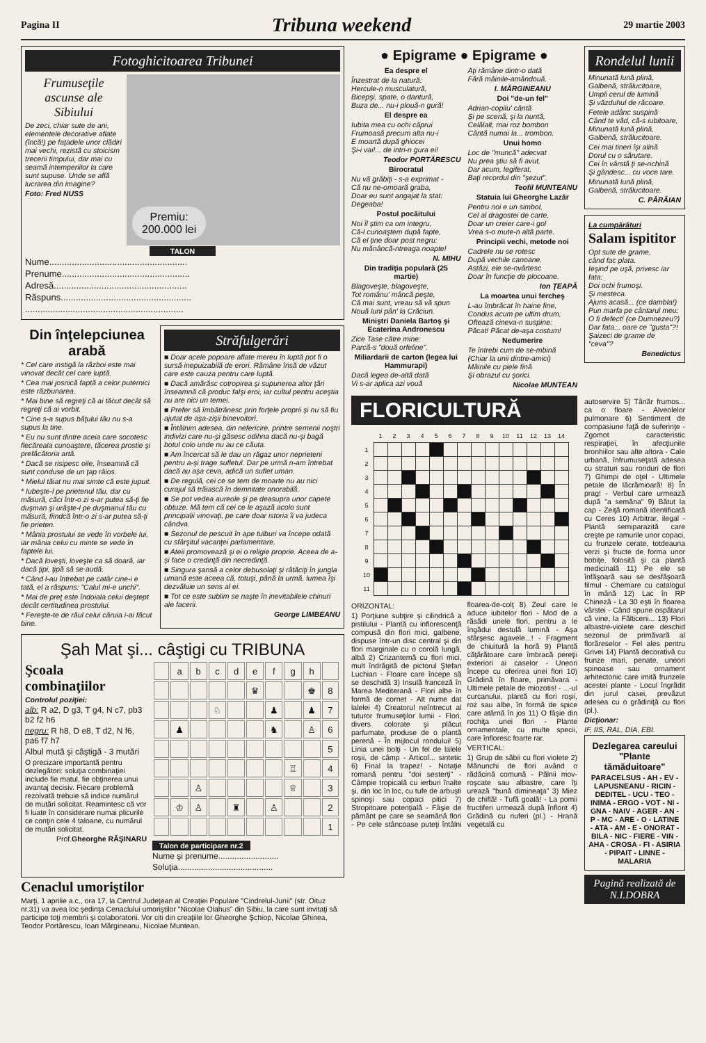Pagina II Tribuna weekend 29 martie 2003
Fotoghicitoarea Tribunei
Frumuseţile ascunse ale Sibiului
De zeci, chiar sute de ani, elementele decorative aflate (încă!) pe faţadele unor clădiri mai vechi, rezistă cu stoicism trecerii timpului, dar mai cu seamă intemperiilor la care sunt supuse. Unde se află lucrarea din imagine?
Foto: Fred NUSS
Premiu:
200.000 lei
TALON
Nume.......................................................
Prenume...................................................
Adresă.....................................................
Răspuns....................................................
...............................................................
Din înţelepciunea arabă
* Cel care instigă la război este mai vinovat decât cel care luptă.
* Cea mai josnică faptă a celor puternici este răzbunarea.
* Mai bine să regreţi că ai tăcut decât să regreţi că ai vorbit.
* Cine s-a supus băţului tău nu s-a supus la tine.
* Eu nu sunt dintre aceia care socotesc flecăreala cunoaştere, tăcerea prostie şi prefăcătoria artă.
* Dacă se risipesc oile, înseamnă că sunt conduse de un ţap râios.
* Mielul tăiat nu mai simte că este jupuit.
* Iubeşte-l pe prietenul tău, dar cu măsură, căci într-o zi s-ar putea să-ţi fie duşman şi urăşte-l pe duşmanul tău cu măsură, fiindcă într-o zi s-ar putea să-ţi fie prieten.
* Mânia prostului se vede în vorbele lui, iar mânia celui cu minte se vede în faptele lui.
* Dacă loveşti, loveşte ca să doară, iar dacă ţipi, ţipă să se audă.
* Când l-au întrebat pe catâr cine-i e tată, el a răspuns: "Calul mi-e unchi".
* Mai de preţ este îndoiala celui deştept decât certitudinea prostului.
* Fereşte-te de răul celui căruia i-ai făcut bine.
Străfulgerări
■ Doar acele popoare aflate mereu în luptă pot fi o sursă inepuizabilă de erori. Rămâne însă de văzut care este cauza pentru care luptă.
■ Dacă amărăsc cotropirea şi supunerea altor ţări înseamnă că produc falşi eroi, iar cultul pentru aceştia nu are nici un temei.
■ Prefer să îmbătrânesc prin forţele proprii şi nu să fiu ajutat de aşa-zişii binevoitori.
■ Întâlnim adesea, din nefericire, printre semenii noştri indivizi care nu-şi găsesc odihna dacă nu-şi bagă botul colo unde nu au ce căuta.
■ Am încercat să le dau un răgaz unor neprieteni pentru a-şi trage sufletul. Dar pe urmă n-am întrebat dacă au aşa ceva, adică un suflet uman.
■ De regulă, cei ce se tem de moarte nu au nici curajul să trăiască în demnitate onorabilă.
■ Se pot vedea aureole şi pe deasupra unor capete obtuze. Mă tem că cei ce le aşază acolo sunt principalii vinovaţi, pe care doar istoria îi va judeca cândva.
■ Sezonul de pescuit în ape tulburi va începe odată cu sfârşitul vacanţei parlamentare.
■ Ateii promovează şi ei o religie proprie. Aceea de a-şi face o credinţă din necredinţă.
■ Singura şansă a celor debusolaţi şi rătăciţi în jungla umană este aceea că, totuşi, până la urmă, lumea îşi dezvăluie un sens al ei.
■ Tot ce este sublim se naşte în inevitabilele chinuri ale facerii.
George LIMBEANU
Şah Mat şi... câştigi cu TRIBUNA
Şcoala combinaţiilor
Controlul poziţiei:
alb: R a2, D g3, T g4, N c7, pb3 b2 f2 h6
negru: R h8, D e8, T d2, N f6, pa6 f7 h7
Albul mută şi câştigă - 3 mutări
O precizare importantă pentru dezlegători: soluţia combinaţiei include fie matul, fie obţinerea unui avantaj decisiv. Fiecare problemă rezolvată trebuie să indice numărul de mutări solicitat. Reamintesc că vor fi luate în considerare numai plicurile ce conţin cele 4 taloane, cu numărul de mutări solicitat.
Prof.Gheorghe RĂŞINARU
| | a | b | c | d | e | f | g | h | |
| | | | | | ♛ | | | ♚ | 8 |
| | | | ♘ | | | ♟ | | ♟ | 7 |
| | ♟ | | | | | ♞ | | ♙ | 6 |
| | | | | | | | | | 5 |
| | | | | | | | ♖ | | 4 |
| | | ♙ | | | | | ♕ | | 3 |
| | ♔ | ♙ | | ♜ | | ♙ | | | 2 |
| | | | | | | | | | 1 |
Talon de participare nr.2
Nume şi prenume..........................
Soluţia.........................................
Cenaclul umoriştilor
Marţi, 1 aprilie a.c., ora 17, la Centrul Judeţean al Creaţiei Populare "Cindrelul-Junii" (str. Oituz nr.31) va avea loc şedinţa Cenaclului umoriştilor "Nicolae Olahus" din Sibiu, la care sunt invitaţi să participe toţi membrii şi colaboratorii. Vor citi din creaţiile lor Gheorghe Şchiop, Nicolae Ghinea, Teodor Portărescu, Ioan Mărgineanu, Nicolae Muntean.
● Epigrame ● Epigrame ●
Ea despre el
Înzestrat de la natură:
Hercule-n musculatură,
Bicepşi, spate, o dantură,
Buza de... nu-i plouă-n gură!
El despre ea
Iubita mea cu ochi căprui
Frumoasă precum alta nu-i
E moartă după ghiocei
Şi-i vai!... de intri-n gura ei!
Teodor PORTĂRESCU
Birocratul
Nu vă grăbiţi - s-a exprimat -
Că nu ne-omoară graba,
Doar eu sunt angajat la stat:
Degeaba!
Postul pocăitului
Noi îl ştim ca om integru,
Că-l cunoaştem după fapte,
Că el ţine doar post negru:
Nu mănâncă-ntreaga noapte!
N. MIHU
Din tradiţia populară (25 martie)
Blagoveşte, blagoveşte,
Tot românu' mâncă peşte,
Că mai sunt, vreau să vă spun
Nouă luni pân' la Crăciun.
Miniştri Daniela Bartoş şi Ecaterina Andronescu
Zice Tase către mine:
Parcă-s "două orfeline".
Miliardarii de carton (legea lui Hammurapi)
Dacă legea de-altă dată
Vi s-ar aplica azi vouă
Aţi rămâne dintr-o dată
Fără mâinile-amândouă.
I. MĂRGINEANU
Doi "de-un fel"
Adrian-copilu' cântă
Şi pe scenă, şi la nuntă,
Celălalt, mai roz bombon
Cântă numai la... trombon.
Unui homo
Loc de "muncă" adecvat
Nu prea ştiu să fi avut,
Dar acum, legiferat,
Baţi recordul din "şezut".
Teofil MUNTEANU
Statuia lui Gheorghe Lazăr
Pentru noi e un simbol,
Cel al dragostei de carte,
Doar un creier care-i gol
Vrea s-o mute-n altă parte.
Principii vechi, metode noi
Cadrele nu se rotesc
După vechile canoane.
Astăzi, ele se-nvârtesc
Doar în funcţie de plocoane.
Ion ŢEAPĂ
La moartea unui ferchеş
L-au îmbrăcat în haine fine,
Condus acum pe ultim drum,
Oftează cineva-n suspine:
Păcat! Păcat de-aşa costum!
Nedumerire
Te întrebi cum de se-mbină
(Chiar la unii dintre-amici)
Mâinile cu piele fină
Şi obrazul cu şorici.
Nicolae MUNTEAN
Rondelul lunii
Minunată lună plină,
Galbenă, strălucitoare,
Umpli cerul de lumină
Şi văzduhul de răcoare.
Fetele adânc suspină
Când te văd, că-s iubitoare,
Minunată lună plină,
Galbenă, strălucitoare.
Cei mai tineri îşi alină
Dorul cu o sărutare.
Cei în vârstă ţi se-nchină
Şi gândesc... cu voce tare.
Minunată lună plină,
Galbenă, strălucitoare.
C. PĂRĂIAN
La cumpărături
Salam ispititor
Opt sute de grame,
când fac plata.
Ieşind pe uşă, privesc iar fata:
Doi ochi frumoşi.
Şi mesteca.
Ajuns acasă... (ce dambla!)
Pun marfa pe cântarul meu:
O fi defect! (ce Dumnezeu?)
Dar fata... oare ce "gusta"?!
Şaizeci de grame de "ceva"?
Benedictus
FLORICULTURĂ
| | 1 | 2 | 3 | 4 | 5 | 6 | 7 | 8 | 9 | 10 | 11 | 12 | 13 | 14 |
| 1 | | | | | | | | | | | | | | |
| 2 | | | | | | | | | | | | | | |
| 3 | | | | | | | | | | | | | | |
| 4 | | | | | | | | | | | | | | |
| 5 | | | | | | | | | | | | | | |
| 6 | | | | | | | | | | | | | | |
| 7 | | | | | | | | | | | | | | |
| 8 | | | | | | | | | | | | | | |
| 9 | | | | | | | | | | | | | | |
| 10 | | | | | | | | | | | | | | |
| 11 | | | | | | | | | | | | | | |
ORIZONTAL:
1) Porţiune subţire şi cilindrică a pistilului - Plantă cu inflorescenţă compusă din flori mici, galbene, dispuse într-un disc central şi din flori marginale cu o corolă lungă, albă 2) Crizantemă cu flori mici, mult îndrăgită de pictorul Ştefan Luchian - Floare care începe să se deschidă 3) Insulă franceză în Marea Mediterană - Flori albe în formă de cornet - Alt nume dat lalelei 4) Creatorul neîntrecut al tuturor frumuseţilor lumii - Flori, divers colorate şi plăcut parfumate, produse de o plantă perenă - În mijlocul rondului! 5) Linia unei bolţi - Un fel de lalele roşii, de câmp - Articol... sintetic 6) Final la trapez! - Notaţie romană pentru "doi sesterţi" - Câmpie tropicală cu ierburi înalte şi, din loc în loc, cu tufe de arbuşti spinoşi sau copaci pitici 7) Stropitoare potenţială - Fâşie de pământ pe care se seamănă flori - Pe cele stâncoase puteţi întâlni floarea-de-colţ 8) Zeul care le aduce iubitelor flori - Mod de a răsădi unele flori, pentru a le îngădui destulă lumină - Aşa sfârşesc agavele...! - Fragment de chiuitură la horă 9) Plantă căţărătoare care îmbracă pereţii exteriori ai caselor - Uneori începe cu oferirea unei flori 10) Grădină în floare, primăvara - Ultimele petale de miozotis! - ...-ul curcanului, plantă cu flori roşii, roz sau albe, în formă de spice care atârnă în jos 11) O fâşie din rochiţa unei flori - Plante ornamentale, cu multe specii, care înfloresc foarte rar.
VERTICAL:
1) Grup de săbii cu flori violete 2) Mănunchi de flori având o rădăcină comună - Pălnii mov-roşcate sau albastre, care îţi urează "bună dimineaţa" 3) Miez de chiflă! - Tufă goală! - La pomii fructiferi urmează după înflorit 4) Grădină cu nuferi (pl.) - Hrană vegetală cu
autoservire 5) Tânăr frumos... ca o floare - Alveolelor pulmonare 6) Sentiment de compasiune faţă de suferinţe - Zgomot caracteristic respiraţiei, în afecţiunile bronhiilor sau alte altora - Cale urbană, înfrumuseţată adesea cu straturi sau ronduri de flori 7) Ghimpi de oţel - Ultimele petale de lăcrămioară! 8) În prag! - Verbul care urmează după "a semăna" 9) Bătut la cap - Zeiţă romană identificată cu Ceres 10) Arbitrar, ilegal - Plantă semiparazită care creşte pe ramurile unor copaci, cu frunzele cerate, totdeauna verzi şi fructe de forma unor bobiţe, folosită şi ca plantă medicinală 11) Pe ele se înfăşoară sau se desfăşoară filmul - Chemare cu catalogul în mână 12) Lac în RP Chineză - La 30 eşti în floarea vârstei - Când spune ospătarul că vine, la Fălticeni... 13) Flori albastre-violete care deschid sezonul de primăvară al florăreselor - Fel ales pentru Grivei 14) Plantă decorativă cu frunze mari, penate, uneori spinoase sau ornament arhitectonic care imită frunzele acestei plante - Locul îngrădit din jurul casei, prevăzut adesea cu o grădiniţă cu flori (pl.).
Dicţionar:
IF, IIS, RAL, DIA, EBI.
Dezlegarea careului "Plante tămăduitoare"
PARACELSUS - AH - EV - LAPUSNEANU - RICIN - DEDITEL - UCU - TEO - INIMA - ERGO - VOT - NI - GNA - NAIV - AGER - AN - P - MC - ARE - O - LATINE - ATA - AM - E - ONORAT - BILA - NIC - FIERE - VIN - AHA - CROSA - FI - ASIRIA - PIPAIT - LINNE - MALARIA
Pagină realizată de N.I.DOBRA